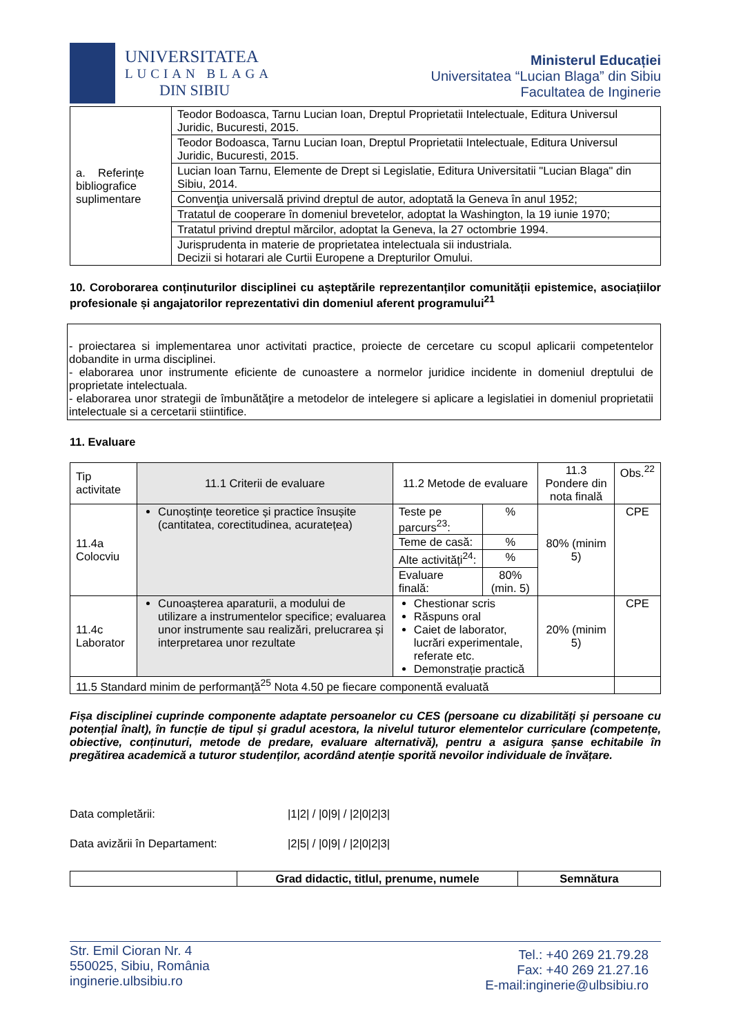UNIVERSITATEA
LUCIAN BLAGA
DIN SIBIU
Ministerul Educației
Universitatea “Lucian Blaga” din Sibiu
Facultatea de Inginerie
| a. Referințe bibliografice suplimentare | Teodor Bodoasca, Tarnu Lucian Ioan, Dreptul Proprietatii Intelectuale, Editura Universul Juridic, Bucuresti, 2015. |
| | Teodor Bodoasca, Tarnu Lucian Ioan, Dreptul Proprietatii Intelectuale, Editura Universul Juridic, Bucuresti, 2015. |
| | Lucian Ioan Tarnu, Elemente de Drept si Legislatie, Editura Universitatii "Lucian Blaga" din Sibiu, 2014. |
| | Convenţia universală privind dreptul de autor, adoptată la Geneva în anul 1952; |
| | Tratatul de cooperare în domeniul brevetelor, adoptat la Washington, la 19 iunie 1970; |
| | Tratatul privind dreptul mărcilor, adoptat la Geneva, la 27 octombrie 1994. |
| | Jurisprudenta in materie de proprietatea intelectuala sii industriala. Decizii si hotarari ale Curtii Europene a Drepturilor Omului. |
10. Coroborarea conținuturilor disciplinei cu așteptările reprezentanților comunității epistemice, asociațiilor profesionale și angajatorilor reprezentativi din domeniul aferent programului<sup>21</sup>
- proiectarea si implementarea unor activitati practice, proiecte de cercetare cu scopul aplicarii competentelor dobandite in urma disciplinei.
- elaborarea unor instrumente eficiente de cunoastere a normelor juridice incidente in domeniul dreptului de proprietate intelectuala.
- elaborarea unor strategii de îmbunătăţire a metodelor de intelegere si aplicare a legislatiei in domeniul proprietatii intelectuale si a cercetarii stiintifice.
11. Evaluare
| Tip activitate | 11.1 Criterii de evaluare | 11.2 Metode de evaluare | | 11.3 Pondere din nota finală | Obs.<sup>22</sup> |
| 11.4a Colocviu | Cunoștințe teoretice și practice însușite (cantitatea, corectitudinea, acuratețea) | Teste pe parcurs<sup>23</sup>: | % | 80% (minim 5) | CPE |
| | | Teme de casă: | % | | |
| | | Alte activități<sup>24</sup>: | % | | |
| | | Evaluare finală: | 80% (min. 5) | | |
| 11.4c Laborator | Cunoașterea aparaturii, a modului de utilizare a instrumentelor specifice; evaluarea unor instrumente sau realizări, prelucrarea și interpretarea unor rezultate | Chestionar scris Răspuns oral Caiet de laborator, lucrări experimentale, referate etc. Demonstrație practică | | 20% (minim 5) | CPE |
| 11.5 Standard minim de performanță<sup>25</sup> Nota 4.50 pe fiecare componentă evaluată | | | | | |
Fișa disciplinei cuprinde componente adaptate persoanelor cu CES (persoane cu dizabilități și persoane cu potențial înalt), în funcție de tipul și gradul acestora, la nivelul tuturor elementelor curriculare (competențe, obiective, conținuturi, metode de predare, evaluare alternativă), pentru a asigura șanse echitabile în pregătirea academică a tuturor studenților, acordând atenție sporită nevoilor individuale de învățare.
Data completării: |1|2| / |0|9| / |2|0|2|3|
Data avizării în Departament: |2|5| / |0|9| / |2|0|2|3|
| | Grad didactic, titlul, prenume, numele | Semnătura |
Str. Emil Cioran Nr. 4
550025, Sibiu, România
inginerie.ulbsibiu.ro
Tel.: +40 269 21.79.28
Fax: +40 269 21.27.16
E-mail:inginerie@ulbsibiu.ro